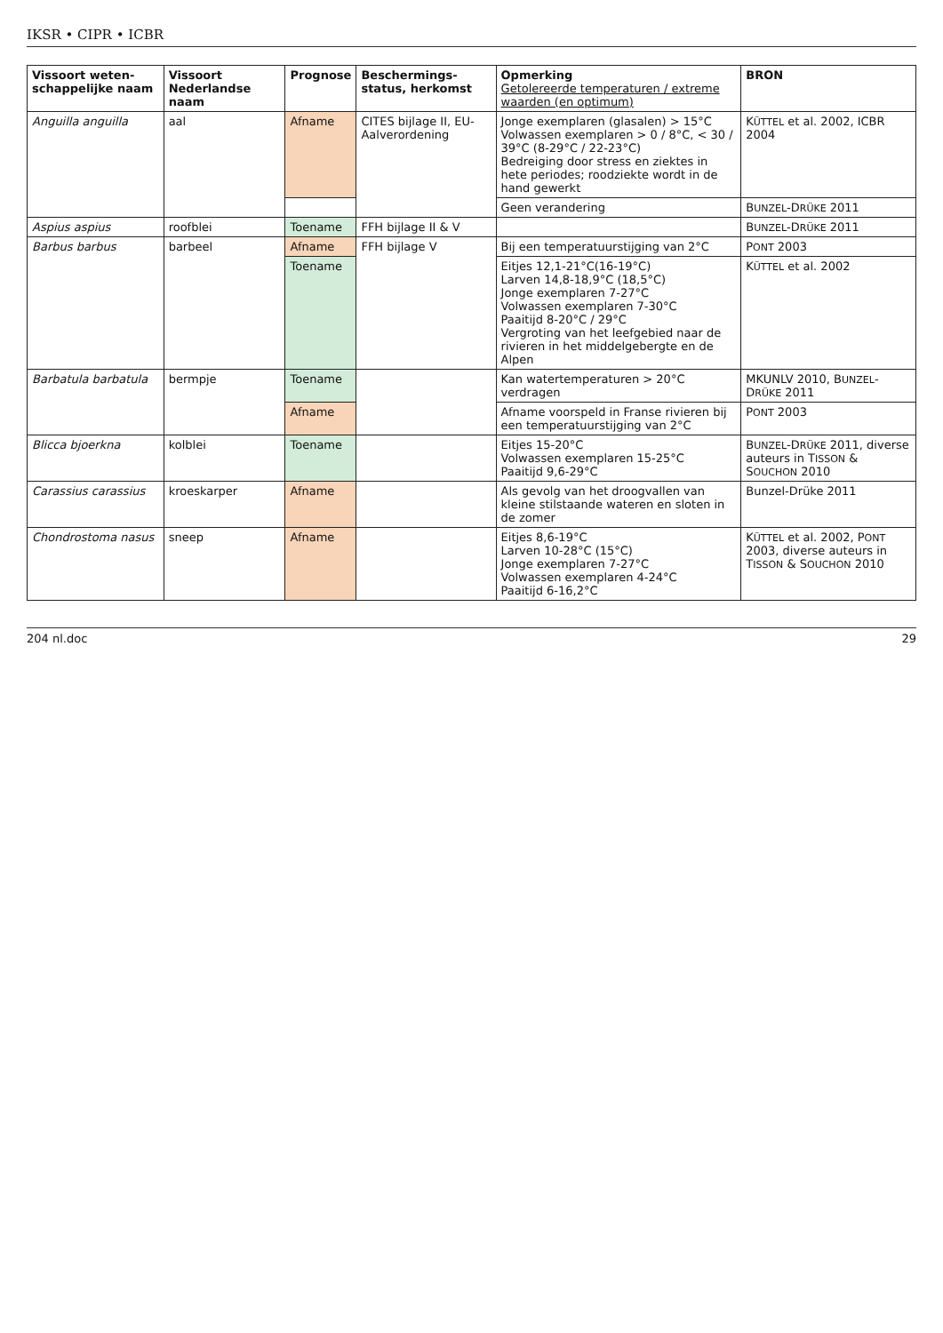IKSR • CIPR • ICBR
| Vissoort weten-schappelijke naam | Vissoort Nederlandse naam | Prognose | Beschermings-status, herkomst | Opmerking Getolereerde temperaturen / extreme waarden (en optimum) | BRON |
| --- | --- | --- | --- | --- | --- |
| Anguilla anguilla | aal | Afname | CITES bijlage II, EU-Aalverordening | Jonge exemplaren (glasalen) > 15°C Volwassen exemplaren > 0 / 8°C, < 30 / 39°C (8-29°C / 22-23°C) Bedreiging door stress en ziektes in hete periodes; roodziekte wordt in de hand gewerkt | K ÜTTEL et al. 2002, ICBR 2004 |
| | | | | Geen verandering | B UNZEL -D RÜKE 2011 |
| Aspius aspius | roofblei | Toename | FFH bijlage II & V | | B UNZEL -D RÜKE 2011 |
| Barbus barbus | barbeel | Afname | FFH bijlage V | Bij een temperatuurstijging van 2°C | P ONT 2003 |
| | | Toename | | Eitjes 12,1-21°C(16-19°C) Larven 14,8-18,9°C (18,5°C) Jonge exemplaren 7-27°C Volwassen exemplaren 7-30°C Paaitijd 8-20°C / 29°C Vergroting van het leefgebied naar de rivieren in het middelgebergte en de Alpen | K ÜTTEL et al. 2002 |
| Barbatula barbatula | bermpje | Toename | | Kan watertemperaturen > 20°C verdragen | MKUNLV 2010, B UNZEL -D RÜKE 2011 |
| | | Afname | | Afname voorspeld in Franse rivieren bij een temperatuurstijging van 2°C | P ONT 2003 |
| Blicca bjoerkna | kolblei | Toename | | Eitjes 15-20°C Volwassen exemplaren 15-25°C Paaitijd 9,6-29°C | B UNZEL -D RÜKE 2011, diverse auteurs in T ISSON & S OUCHON 2010 |
| Carassius carassius | kroeskarper | Afname | | Als gevolg van het droogvallen van kleine stilstaande wateren en sloten in de zomer | Bunzel-Drüke 2011 |
| Chondrostoma nasus | sneep | Afname | | Eitjes 8,6-19°C Larven 10-28°C (15°C) Jonge exemplaren 7-27°C Volwassen exemplaren 4-24°C Paaitijd 6-16,2°C | K ÜTTEL et al. 2002, P ONT 2003, diverse auteurs in T ISSON & S OUCHON 2010 |
204 nl.doc 29